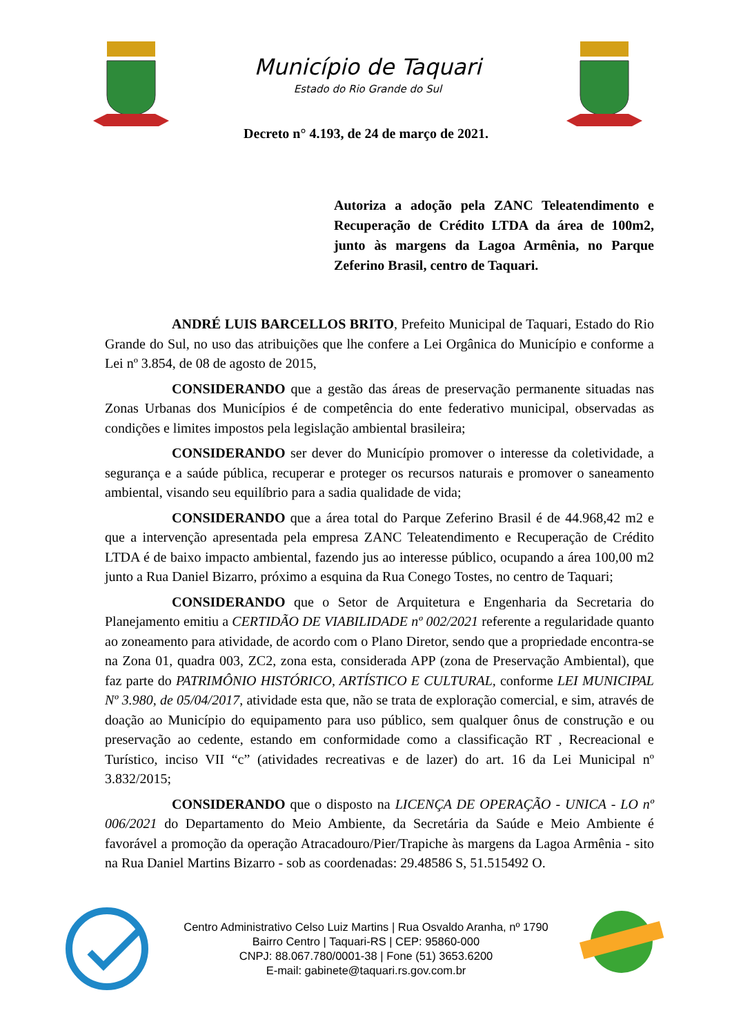Município de Taquari
Estado do Rio Grande do Sul
Decreto n° 4.193, de 24 de março de 2021.
Autoriza a adoção pela ZANC Teleatendimento e Recuperação de Crédito LTDA da área de 100m2, junto às margens da Lagoa Armênia, no Parque Zeferino Brasil, centro de Taquari.
ANDRÉ LUIS BARCELLOS BRITO, Prefeito Municipal de Taquari, Estado do Rio Grande do Sul, no uso das atribuições que lhe confere a Lei Orgânica do Município e conforme a Lei nº 3.854, de 08 de agosto de 2015,
CONSIDERANDO que a gestão das áreas de preservação permanente situadas nas Zonas Urbanas dos Municípios é de competência do ente federativo municipal, observadas as condições e limites impostos pela legislação ambiental brasileira;
CONSIDERANDO ser dever do Município promover o interesse da coletividade, a segurança e a saúde pública, recuperar e proteger os recursos naturais e promover o saneamento ambiental, visando seu equilíbrio para a sadia qualidade de vida;
CONSIDERANDO que a área total do Parque Zeferino Brasil é de 44.968,42 m2 e que a intervenção apresentada pela empresa ZANC Teleatendimento e Recuperação de Crédito LTDA é de baixo impacto ambiental, fazendo jus ao interesse público, ocupando a área 100,00 m2 junto a Rua Daniel Bizarro, próximo a esquina da Rua Conego Tostes, no centro de Taquari;
CONSIDERANDO que o Setor de Arquitetura e Engenharia da Secretaria do Planejamento emitiu a CERTIDÃO DE VIABILIDADE nº 002/2021 referente a regularidade quanto ao zoneamento para atividade, de acordo com o Plano Diretor, sendo que a propriedade encontra-se na Zona 01, quadra 003, ZC2, zona esta, considerada APP (zona de Preservação Ambiental), que faz parte do PATRIMÔNIO HISTÓRICO, ARTÍSTICO E CULTURAL, conforme LEI MUNICIPAL Nº 3.980, de 05/04/2017, atividade esta que, não se trata de exploração comercial, e sim, através de doação ao Município do equipamento para uso público, sem qualquer ônus de construção e ou preservação ao cedente, estando em conformidade como a classificação RT , Recreacional e Turístico, inciso VII “c” (atividades recreativas e de lazer) do art. 16 da Lei Municipal nº 3.832/2015;
CONSIDERANDO que o disposto na LICENÇA DE OPERAÇÃO - UNICA - LO nº 006/2021 do Departamento do Meio Ambiente, da Secretária da Saúde e Meio Ambiente é favorável a promoção da operação Atracadouro/Pier/Trapiche às margens da Lagoa Armênia - sito na Rua Daniel Martins Bizarro - sob as coordenadas: 29.48586 S, 51.515492 O.
Centro Administrativo Celso Luiz Martins | Rua Osvaldo Aranha, nº 1790
Bairro Centro | Taquari-RS | CEP: 95860-000
CNPJ: 88.067.780/0001-38 | Fone (51) 3653.6200
E-mail: gabinete@taquari.rs.gov.com.br